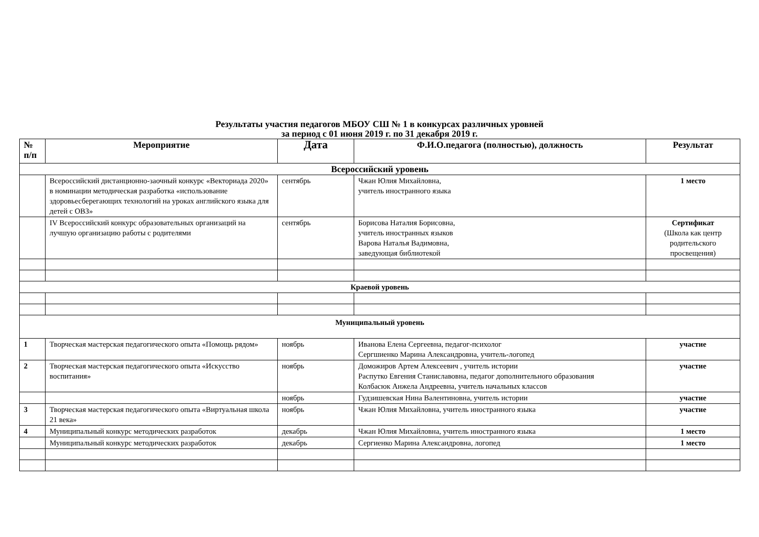Результаты участия педагогов МБОУ СШ № 1 в конкурсах различных уровней
за период с 01 июня 2019 г. по 31 декабря 2019 г.
| № п/п | Мероприятие | Дата | Ф.И.О.педагога (полностью), должность | Результат |
| --- | --- | --- | --- | --- |
| Всероссийский уровень | | | | |
| | Всероссийский дистанционно-заочный конкурс «Векториада 2020» в номинации методическая разработка «использование здоровьесберегающих технологий на уроках английского языка для детей с ОВЗ» | сентябрь | Чжан Юлия Михайловна, учитель иностранного языка | 1 место |
| | IV Всероссийский конкурс образовательных организаций на лучшую организацию работы с родителями | сентябрь | Борисова Наталия Борисовна, учитель иностранных языков Варова Наталья Вадимовна, заведующая библиотекой | Сертификат (Школа как центр родительского просвещения) |
| Краевой уровень | | | | |
| Муниципальный уровень | | | | |
| 1 | Творческая мастерская педагогического опыта «Помощь рядом» | ноябрь | Иванова Елена Сергеевна, педагог-психолог Сергшиенко Марина Александровна, учитель-логопед | участие |
| 2 | Творческая мастерская педагогического опыта «Искусство воспитания» | ноябрь | Доможиров Артем Алексеевич , учитель истории Распутко Евгения Станиславовна, педагог дополнительного образования Колбасюк Анжела Андреевна, учитель начальных классов | участие |
| | | ноябрь | Гудзишевская Нина Валентиновна, учитель истории | участие |
| 3 | Творческая мастерская педагогического опыта «Виртуальная школа 21 века» | ноябрь | Чжан Юлия Михайловна, учитель иностранного языка | участие |
| 4 | Муниципальный конкурс методических разработок | декабрь | Чжан Юлия Михайловна, учитель иностранного языка | 1 место |
| | Муниципальный конкурс методических разработок | декабрь | Сергиенко Марина Александровна, логопед | 1 место |